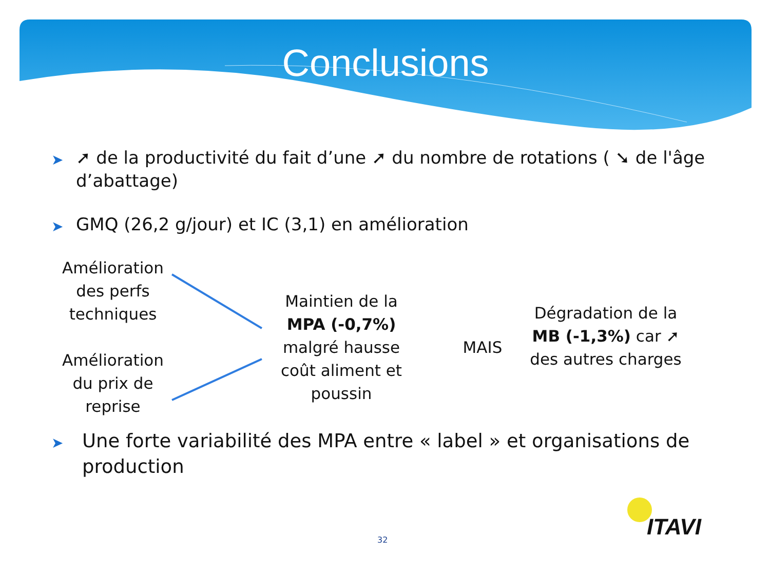Conclusions
➤ ➚ de la productivité du fait d’une ➚ du nombre de rotations ( ➘ de l'âge d’abattage)
➤ GMQ (26,2 g/jour) et IC (3,1) en amélioration
Amélioration des perfs techniques
Amélioration du prix de reprise
Maintien de la MPA (-0,7%) malgré hausse coût aliment et poussin
MAIS
Dégradation de la MB (-1,3%) car ➚ des autres charges
➤ Une forte variabilité des MPA entre « label » et organisations de production
32
ITAVI